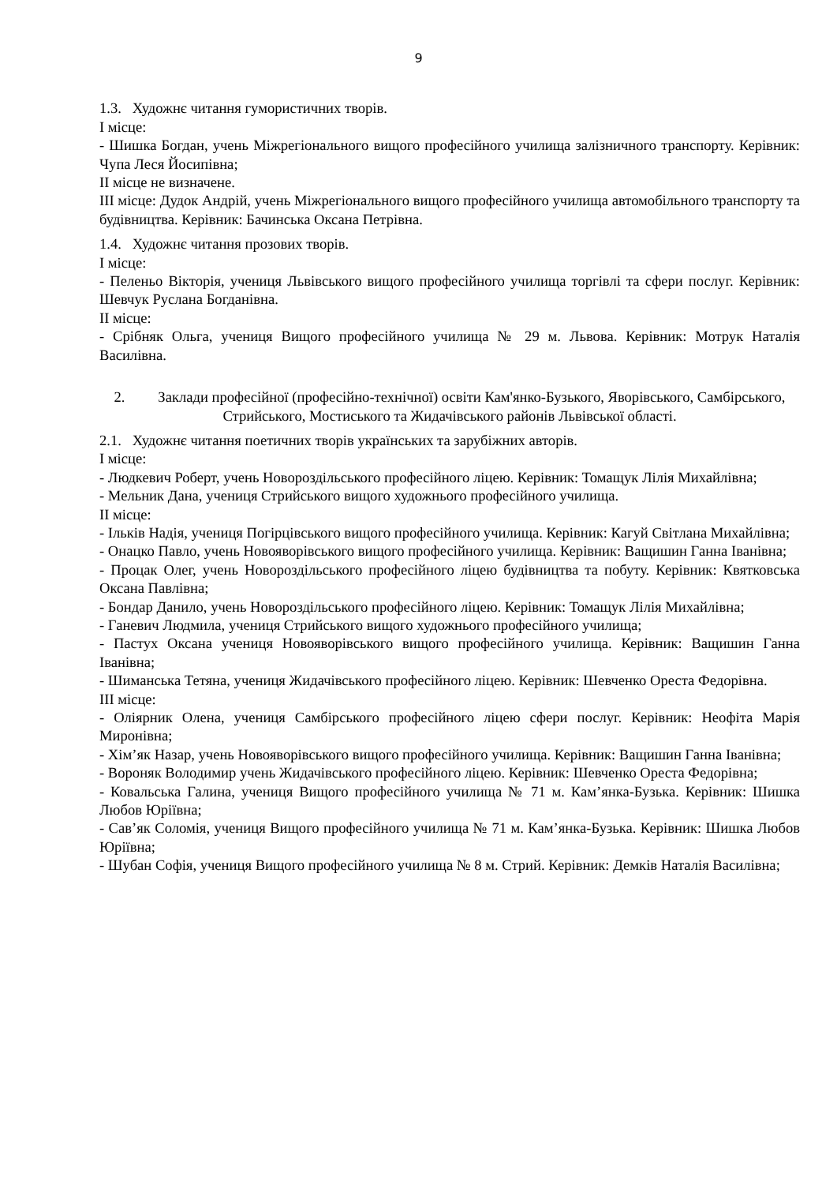9
1.3. Художнє читання гумористичних творів.
І місце:
- Шишка Богдан, учень Міжрегіонального вищого професійного училища залізничного транспорту. Керівник: Чупа Леся Йосипівна;
ІІ місце не визначене.
ІІІ місце: Дудок Андрій, учень Міжрегіонального вищого професійного училища автомобільного транспорту та будівництва. Керівник: Бачинська Оксана Петрівна.
1.4. Художнє читання прозових творів.
І місце:
- Пеленьо Вікторія, учениця Львівського вищого професійного училища торгівлі та сфери послуг. Керівник: Шевчук Руслана Богданівна.
ІІ місце:
- Срібняк Ольга, учениця Вищого професійного училища № 29 м. Львова. Керівник: Мотрук Наталія Василівна.
2. Заклади професійної (професійно-технічної) освіти Кам'янко-Бузького, Яворівського, Самбірського, Стрийського, Мостиського та Жидачівського районів Львівської області.
2.1. Художнє читання поетичних творів українських та зарубіжних авторів.
І місце:
- Людкевич Роберт, учень Новороздільського професійного ліцею. Керівник: Томащук Лілія Михайлівна;
- Мельник Дана, учениця Стрийського вищого художнього професійного училища.
ІІ місце:
- Ільків Надія, учениця Погірцівського вищого професійного училища. Керівник: Кагуй Світлана Михайлівна;
- Онацко Павло, учень Новояворівського вищого професійного училища. Керівник: Ващишин Ганна Іванівна;
- Процак Олег, учень Новороздільського професійного ліцею будівництва та побуту. Керівник: Квятковська Оксана Павлівна;
- Бондар Данило, учень Новороздільського професійного ліцею. Керівник: Томащук Лілія Михайлівна;
- Ганевич Людмила, учениця Стрийського вищого художнього професійного училища;
- Пастух Оксана учениця Новояворівського вищого професійного училища. Керівник: Ващишин Ганна Іванівна;
- Шиманська Тетяна, учениця Жидачівського професійного ліцею. Керівник: Шевченко Ореста Федорівна.
ІІІ місце:
- Оліярник Олена, учениця Самбірського професійного ліцею сфери послуг. Керівник: Неофіта Марія Миронівна;
- Хім’як Назар, учень Новояворівського вищого професійного училища. Керівник: Ващишин Ганна Іванівна;
- Вороняк Володимир учень Жидачівського професійного ліцею. Керівник: Шевченко Ореста Федорівна;
- Ковальська Галина, учениця Вищого професійного училища № 71 м. Кам’янка-Бузька. Керівник: Шишка Любов Юріївна;
- Сав’як Соломія, учениця Вищого професійного училища № 71 м. Кам’янка-Бузька. Керівник: Шишка Любов Юріївна;
- Шубан Софія, учениця Вищого професійного училища № 8 м. Стрий. Керівник: Демків Наталія Василівна;